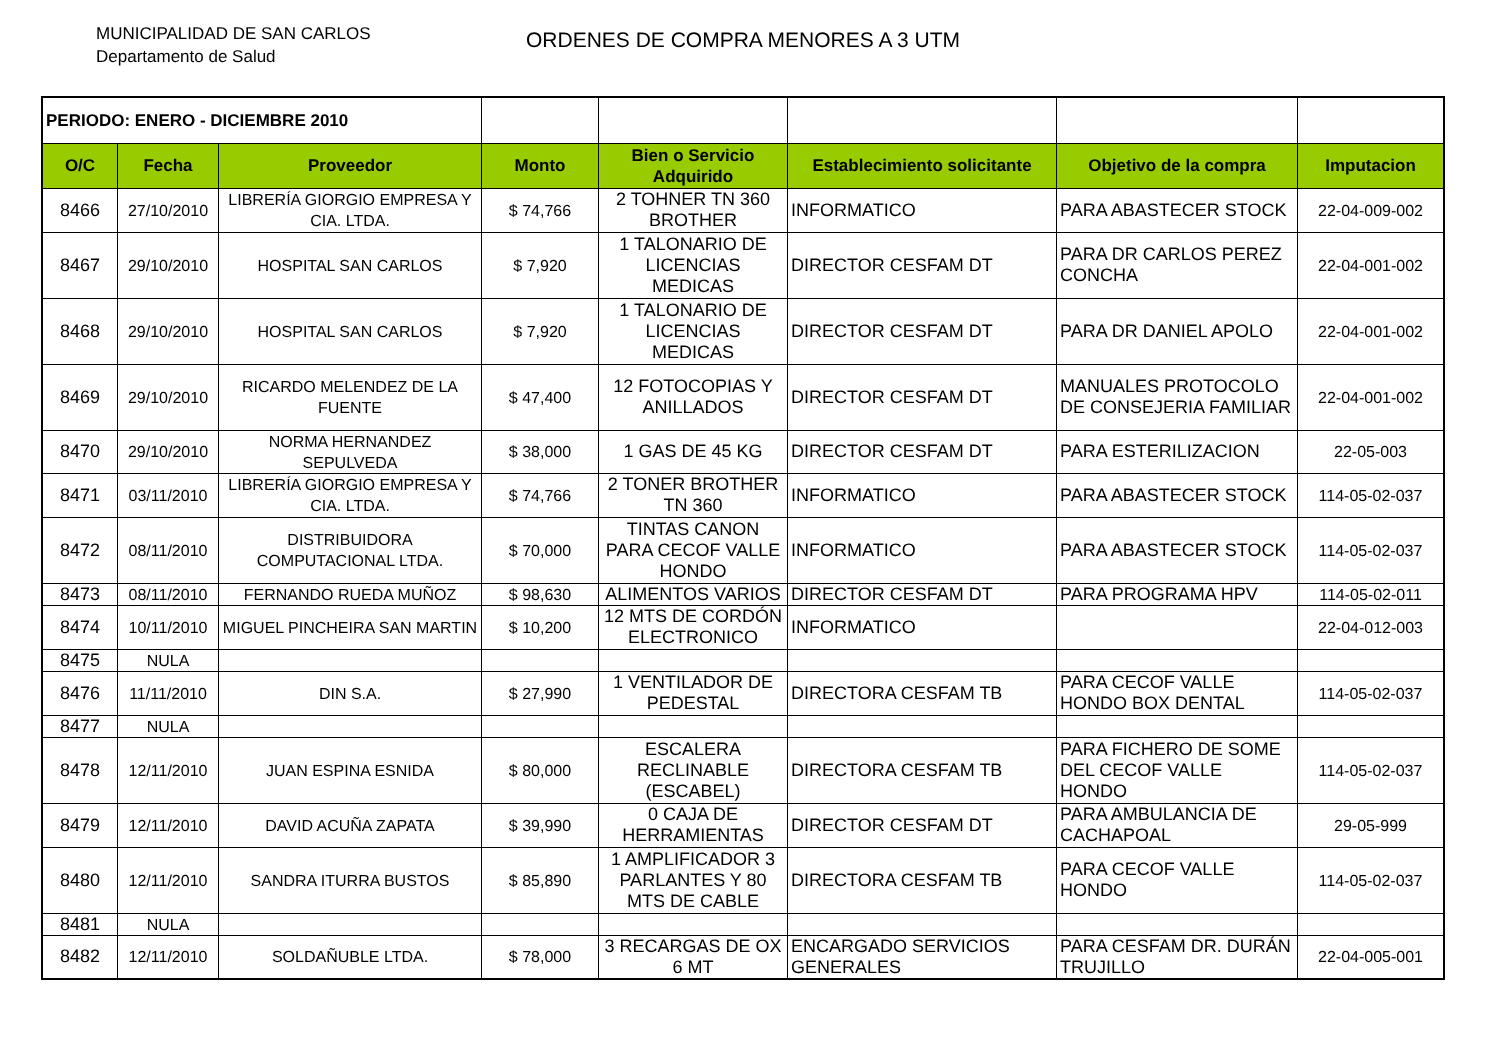MUNICIPALIDAD DE SAN CARLOS
Departamento de Salud
ORDENES DE COMPRA MENORES A 3 UTM
| PERIODO: ENERO - DICIEMBRE 2010 | | | | | | | |
| O/C | Fecha | Proveedor | Monto | Bien o Servicio Adquirido | Establecimiento solicitante | Objetivo de la compra | Imputacion |
| 8466 | 27/10/2010 | LIBRERÍA GIORGIO EMPRESA Y CIA. LTDA. | $ 74,766 | 2 TOHNER TN 360 BROTHER | INFORMATICO | PARA ABASTECER STOCK | 22-04-009-002 |
| 8467 | 29/10/2010 | HOSPITAL SAN CARLOS | $ 7,920 | 1 TALONARIO DE LICENCIAS MEDICAS | DIRECTOR CESFAM DT | PARA DR CARLOS PEREZ CONCHA | 22-04-001-002 |
| 8468 | 29/10/2010 | HOSPITAL SAN CARLOS | $ 7,920 | 1 TALONARIO DE LICENCIAS MEDICAS | DIRECTOR CESFAM DT | PARA DR DANIEL APOLO | 22-04-001-002 |
| 8469 | 29/10/2010 | RICARDO MELENDEZ DE LA FUENTE | $ 47,400 | 12 FOTOCOPIAS Y ANILLADOS | DIRECTOR CESFAM DT | MANUALES PROTOCOLO DE CONSEJERIA FAMILIAR | 22-04-001-002 |
| 8470 | 29/10/2010 | NORMA HERNANDEZ SEPULVEDA | $ 38,000 | 1 GAS DE 45 KG | DIRECTOR CESFAM DT | PARA ESTERILIZACION | 22-05-003 |
| 8471 | 03/11/2010 | LIBRERÍA GIORGIO EMPRESA Y CIA. LTDA. | $ 74,766 | 2 TONER BROTHER TN 360 | INFORMATICO | PARA ABASTECER STOCK | 114-05-02-037 |
| 8472 | 08/11/2010 | DISTRIBUIDORA COMPUTACIONAL LTDA. | $ 70,000 | TINTAS CANON PARA CECOF VALLE HONDO | INFORMATICO | PARA ABASTECER STOCK | 114-05-02-037 |
| 8473 | 08/11/2010 | FERNANDO RUEDA MUÑOZ | $ 98,630 | ALIMENTOS VARIOS | DIRECTOR CESFAM DT | PARA PROGRAMA HPV | 114-05-02-011 |
| 8474 | 10/11/2010 | MIGUEL PINCHEIRA SAN MARTIN | $ 10,200 | 12 MTS DE CORDÓN ELECTRONICO | INFORMATICO | | 22-04-012-003 |
| 8475 | NULA | | | | | | |
| 8476 | 11/11/2010 | DIN S.A. | $ 27,990 | 1 VENTILADOR DE PEDESTAL | DIRECTORA CESFAM TB | PARA CECOF VALLE HONDO BOX DENTAL | 114-05-02-037 |
| 8477 | NULA | | | | | | |
| 8478 | 12/11/2010 | JUAN ESPINA ESNIDA | $ 80,000 | ESCALERA RECLINABLE (ESCABEL) | DIRECTORA CESFAM TB | PARA FICHERO DE SOME DEL CECOF VALLE HONDO | 114-05-02-037 |
| 8479 | 12/11/2010 | DAVID ACUÑA ZAPATA | $ 39,990 | 0 CAJA DE HERRAMIENTAS | DIRECTOR CESFAM DT | PARA AMBULANCIA DE CACHAPOAL | 29-05-999 |
| 8480 | 12/11/2010 | SANDRA ITURRA BUSTOS | $ 85,890 | 1 AMPLIFICADOR 3 PARLANTES Y 80 MTS DE CABLE | DIRECTORA CESFAM TB | PARA CECOF VALLE HONDO | 114-05-02-037 |
| 8481 | NULA | | | | | | |
| 8482 | 12/11/2010 | SOLDAÑUBLE LTDA. | $ 78,000 | 3 RECARGAS DE OX 6 MT | ENCARGADO SERVICIOS GENERALES | PARA CESFAM DR. DURÁN TRUJILLO | 22-04-005-001 |